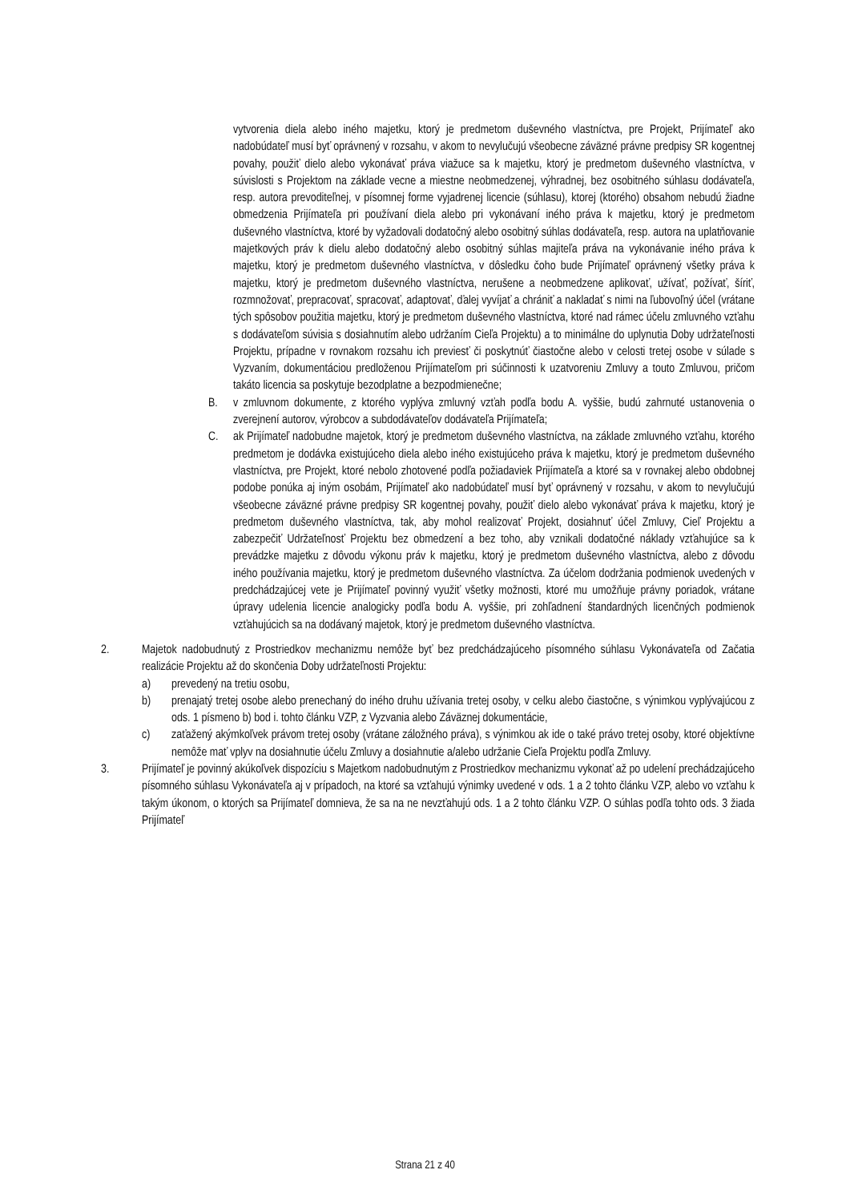vytvorenia diela alebo iného majetku, ktorý je predmetom duševného vlastníctva, pre Projekt, Prijímateľ ako nadobúdateľ musí byť oprávnený v rozsahu, v akom to nevylučujú všeobecne záväzné právne predpisy SR kogentnej povahy, použiť dielo alebo vykonávať práva viažuce sa k majetku, ktorý je predmetom duševného vlastníctva, v súvislosti s Projektom na základe vecne a miestne neobmedzenej, výhradnej, bez osobitného súhlasu dodávateľa, resp. autora prevoditeľnej, v písomnej forme vyjadrenej licencie (súhlasu), ktorej (ktorého) obsahom nebudú žiadne obmedzenia Prijímateľa pri používaní diela alebo pri vykonávaní iného práva k majetku, ktorý je predmetom duševného vlastníctva, ktoré by vyžadovali dodatočný alebo osobitný súhlas dodávateľa, resp. autora na uplatňovanie majetkových práv k dielu alebo dodatočný alebo osobitný súhlas majiteľa práva na vykonávanie iného práva k majetku, ktorý je predmetom duševného vlastníctva, v dôsledku čoho bude Prijímateľ oprávnený všetky práva k majetku, ktorý je predmetom duševného vlastníctva, nerušene a neobmedzene aplikovať, užívať, požívať, šíriť, rozmnožovať, prepracovať, spracovať, adaptovať, ďalej vyvíjať a chrániť a nakladať s nimi na ľubovoľný účel (vrátane tých spôsobov použitia majetku, ktorý je predmetom duševného vlastníctva, ktoré nad rámec účelu zmluvného vzťahu s dodávateľom súvisia s dosiahnutím alebo udržaním Cieľa Projektu) a to minimálne do uplynutia Doby udržateľnosti Projektu, prípadne v rovnakom rozsahu ich previesť či poskytnúť čiastočne alebo v celosti tretej osobe v súlade s Vyzvaním, dokumentáciou predloženou Prijímateľom pri súčinnosti k uzatvoreniu Zmluvy a touto Zmluvou, pričom takáto licencia sa poskytuje bezodplatne a bezpodmienečne;
B. v zmluvnom dokumente, z ktorého vyplýva zmluvný vzťah podľa bodu A. vyššie, budú zahrnuté ustanovenia o zverejnení autorov, výrobcov a subdodávateľov dodávateľa Prijímateľa;
C. ak Prijímateľ nadobudne majetok, ktorý je predmetom duševného vlastníctva, na základe zmluvného vzťahu, ktorého predmetom je dodávka existujúceho diela alebo iného existujúceho práva k majetku, ktorý je predmetom duševného vlastníctva, pre Projekt, ktoré nebolo zhotovené podľa požiadaviek Prijímateľa a ktoré sa v rovnakej alebo obdobnej podobe ponúka aj iným osobám, Prijímateľ ako nadobúdateľ musí byť oprávnený v rozsahu, v akom to nevylučujú všeobecne záväzné právne predpisy SR kogentnej povahy, použiť dielo alebo vykonávať práva k majetku, ktorý je predmetom duševného vlastníctva, tak, aby mohol realizovať Projekt, dosiahnuť účel Zmluvy, Cieľ Projektu a zabezpečiť Udržateľnosť Projektu bez obmedzení a bez toho, aby vznikali dodatočné náklady vzťahujúce sa k prevádzke majetku z dôvodu výkonu práv k majetku, ktorý je predmetom duševného vlastníctva, alebo z dôvodu iného používania majetku, ktorý je predmetom duševného vlastníctva. Za účelom dodržania podmienok uvedených v predchádzajúcej vete je Prijímateľ povinný využiť všetky možnosti, ktoré mu umožňuje právny poriadok, vrátane úpravy udelenia licencie analogicky podľa bodu A. vyššie, pri zohľadnení štandardných licenčných podmienok vzťahujúcich sa na dodávaný majetok, ktorý je predmetom duševného vlastníctva.
2. Majetok nadobudnutý z Prostriedkov mechanizmu nemôže byť bez predchádzajúceho písomného súhlasu Vykonávateľa od Začatia realizácie Projektu až do skončenia Doby udržateľnosti Projektu:
a) prevedený na tretiu osobu,
b) prenajatý tretej osobe alebo prenechaný do iného druhu užívania tretej osoby, v celku alebo čiastočne, s výnimkou vyplývajúcou z ods. 1 písmeno b) bod i. tohto článku VZP, z Vyzvania alebo Záväznej dokumentácie,
c) zaťažený akýmkoľvek právom tretej osoby (vrátane záložného práva), s výnimkou ak ide o také právo tretej osoby, ktoré objektívne nemôže mať vplyv na dosiahnutie účelu Zmluvy a dosiahnutie a/alebo udržanie Cieľa Projektu podľa Zmluvy.
3. Prijímateľ je povinný akúkoľvek dispozíciu s Majetkom nadobudnutým z Prostriedkov mechanizmu vykonať až po udelení prechádzajúceho písomného súhlasu Vykonávateľa aj v prípadoch, na ktoré sa vzťahujú výnimky uvedené v ods. 1 a 2 tohto článku VZP, alebo vo vzťahu k takým úkonom, o ktorých sa Prijímateľ domnieva, že sa na ne nevzťahujú ods. 1 a 2 tohto článku VZP. O súhlas podľa tohto ods. 3 žiada Prijímateľ
Strana 21 z 40